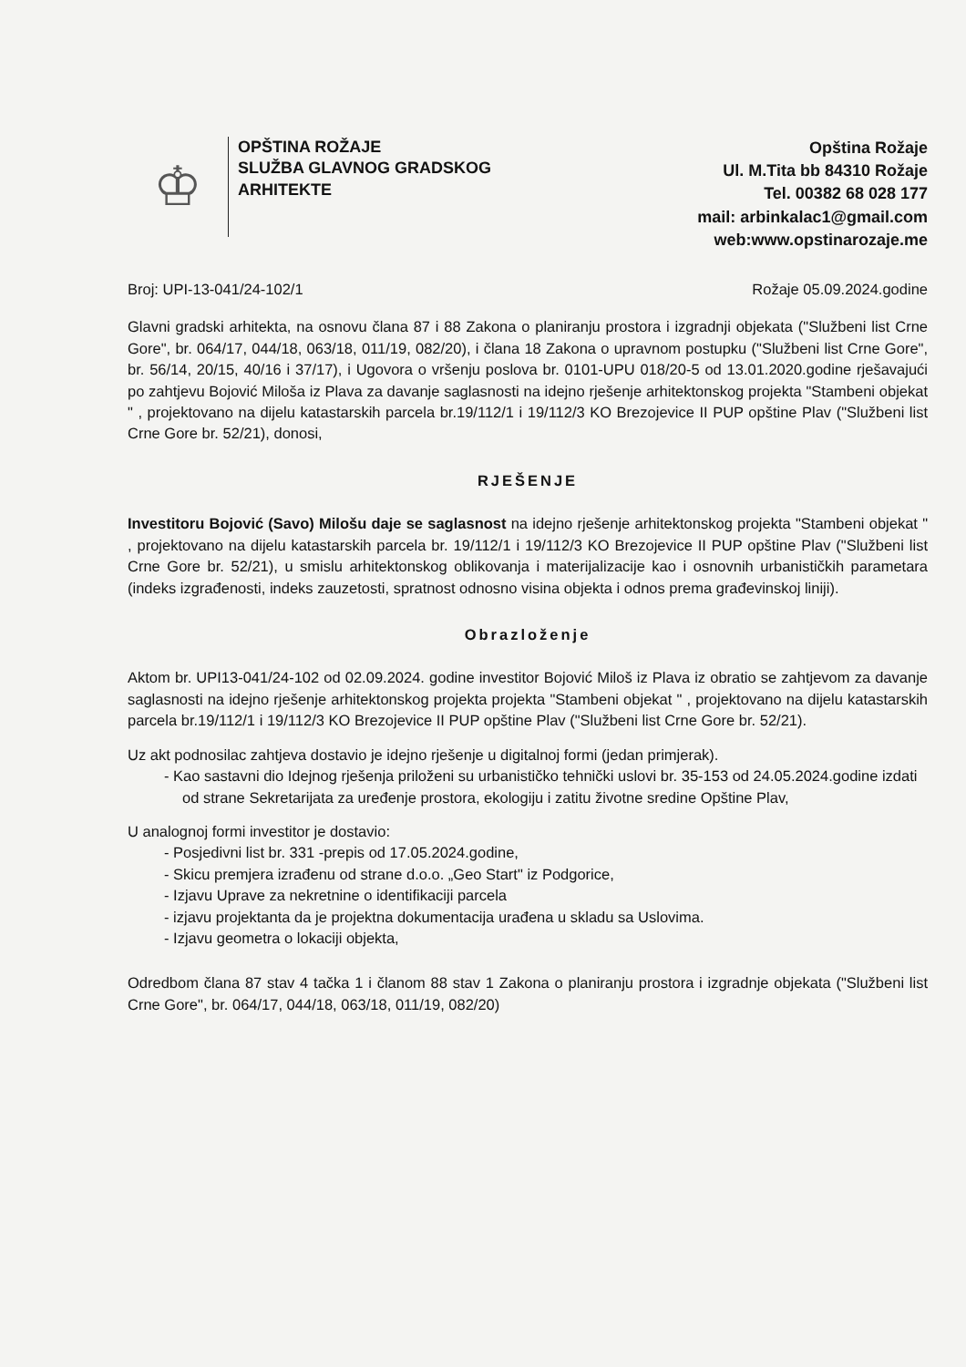♔
OPŠTINA ROŽAJE
SLUŽBA GLAVNOG GRADSKOG
ARHITEKTE
Opština Rožaje
Ul. M.Tita bb 84310 Rožaje
Tel. 00382 68 028 177
mail: arbinkalac1@gmail.com
web:www.opstinarozaje.me
Broj: UPI-13-041/24-102/1 Rožaje 05.09.2024.godine
Glavni gradski arhitekta, na osnovu člana 87 i 88 Zakona o planiranju prostora i izgradnji objekata ("Službeni list Crne Gore", br. 064/17, 044/18, 063/18, 011/19, 082/20), i člana 18 Zakona o upravnom postupku ("Službeni list Crne Gore", br. 56/14, 20/15, 40/16 i 37/17), i Ugovora o vršenju poslova br. 0101-UPU 018/20-5 od 13.01.2020.godine rješavajući po zahtjevu Bojović Miloša iz Plava za davanje saglasnosti na idejno rješenje arhitektonskog projekta "Stambeni objekat " , projektovano na dijelu katastarskih parcela br.19/112/1 i 19/112/3 KO Brezojevice II PUP opštine Plav ("Službeni list Crne Gore br. 52/21), donosi,
RJEŠENJE
Investitoru Bojović (Savo) Milošu daje se saglasnost na idejno rješenje arhitektonskog projekta "Stambeni objekat " , projektovano na dijelu katastarskih parcela br. 19/112/1 i 19/112/3 KO Brezojevice II PUP opštine Plav ("Službeni list Crne Gore br. 52/21), u smislu arhitektonskog oblikovanja i materijalizacije kao i osnovnih urbanističkih parametara (indeks izgrađenosti, indeks zauzetosti, spratnost odnosno visina objekta i odnos prema građevinskoj liniji).
Obrazloženje
Aktom br. UPI13-041/24-102 od 02.09.2024. godine investitor Bojović Miloš iz Plava iz obratio se zahtjevom za davanje saglasnosti na idejno rješenje arhitektonskog projekta projekta "Stambeni objekat " , projektovano na dijelu katastarskih parcela br.19/112/1 i 19/112/3 KO Brezojevice II PUP opštine Plav ("Službeni list Crne Gore br. 52/21).
Uz akt podnosilac zahtjeva dostavio je idejno rješenje u digitalnoj formi (jedan primjerak).
- Kao sastavni dio Idejnog rješenja priloženi su urbanističko tehnički uslovi br. 35-153 od 24.05.2024.godine izdati od strane Sekretarijata za uređenje prostora, ekologiju i zatitu životne sredine Opštine Plav,
U analognoj formi investitor je dostavio:
- Posjedivni list br. 331 -prepis od 17.05.2024.godine,
- Skicu premjera izrađenu od strane d.o.o. „Geo Start" iz Podgorice,
- Izjavu Uprave za nekretnine o identifikaciji parcela
- izjavu projektanta da je projektna dokumentacija urađena u skladu sa Uslovima.
- Izjavu geometra o lokaciji objekta,
Odredbom člana 87 stav 4 tačka 1 i članom 88 stav 1 Zakona o planiranju prostora i izgradnje objekata ("Službeni list Crne Gore", br. 064/17, 044/18, 063/18, 011/19, 082/20)